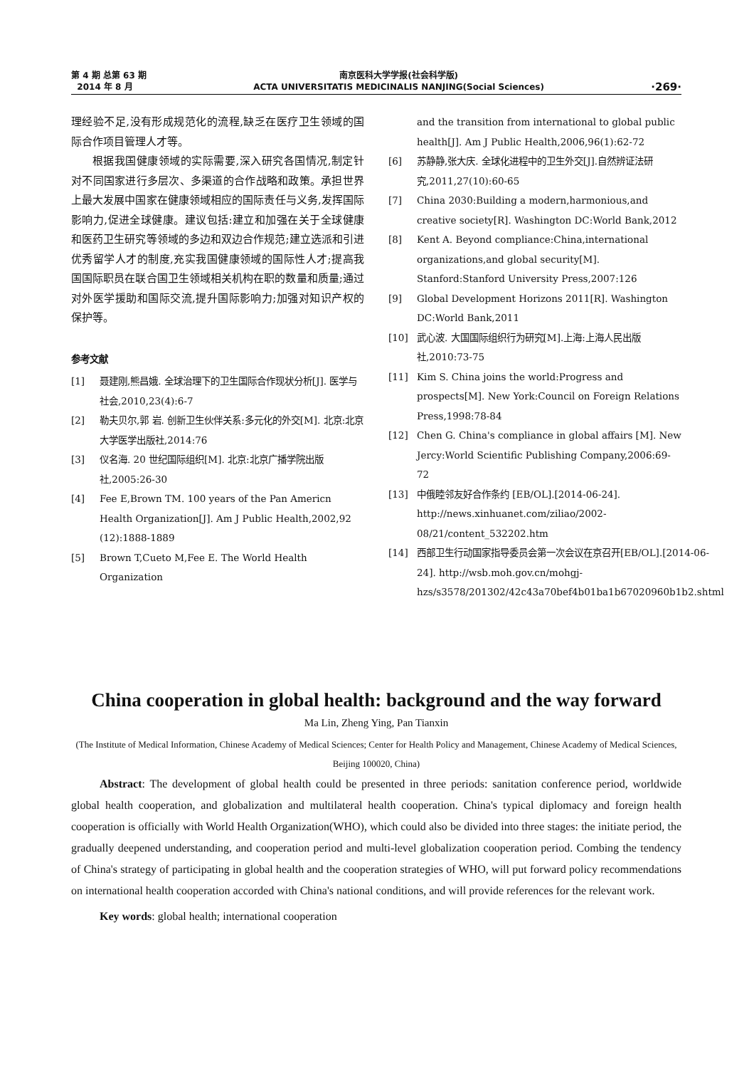第 4 期 总第 63 期
2014 年 8 月
南京医科大学学报(社会科学版)
ACTA UNIVERSITATIS MEDICINALIS NANJING(Social Sciences)
·269·
理经验不足,没有形成规范化的流程,缺乏在医疗卫生领域的国际合作项目管理人才等。
根据我国健康领域的实际需要,深入研究各国情况,制定针对不同国家进行多层次、多渠道的合作战略和政策。承担世界上最大发展中国家在健康领域相应的国际责任与义务,发挥国际影响力,促进全球健康。建议包括:建立和加强在关于全球健康和医药卫生研究等领域的多边和双边合作规范;建立选派和引进优秀留学人才的制度,充实我国健康领域的国际性人才;提高我国国际职员在联合国卫生领域相关机构在职的数量和质量;通过对外医学援助和国际交流,提升国际影响力;加强对知识产权的保护等。
参考文献
[1] 聂建刚,熊昌娥. 全球治理下的卫生国际合作现状分析[J]. 医学与社会,2010,23(4):6-7
[2] 勒夫贝尔,郭 岩. 创新卫生伙伴关系:多元化的外交[M]. 北京:北京大学医学出版社,2014:76
[3] 仪名海. 20 世纪国际组织[M]. 北京:北京广播学院出版社,2005:26-30
[4] Fee E,Brown TM. 100 years of the Pan Americn Health Organization[J]. Am J Public Health,2002,92 (12):1888-1889
[5] Brown T,Cueto M,Fee E. The World Health Organization
and the transition from international to global public health[J]. Am J Public Health,2006,96(1):62-72
[6] 苏静静,张大庆. 全球化进程中的卫生外交[J].自然辨证法研究,2011,27(10):60-65
[7] China 2030:Building a modern,harmonious,and creative society[R]. Washington DC:World Bank,2012
[8] Kent A. Beyond compliance:China,international organizations,and global security[M]. Stanford:Stanford University Press,2007:126
[9] Global Development Horizons 2011[R]. Washington DC:World Bank,2011
[10] 武心波. 大国国际组织行为研究[M].上海:上海人民出版社,2010:73-75
[11] Kim S. China joins the world:Progress and prospects[M]. New York:Council on Foreign Relations Press,1998:78-84
[12] Chen G. China's compliance in global affairs [M]. New Jercy:World Scientific Publishing Company,2006:69-72
[13] 中俄睦邻友好合作条约 [EB/OL].[2014-06-24]. http://news.xinhuanet.com/ziliao/2002-08/21/content_532202.htm
[14] 西部卫生行动国家指导委员会第一次会议在京召开[EB/OL].[2014-06-24]. http://wsb.moh.gov.cn/mohgj-hzs/s3578/201302/42c43a70bef4b01ba1b67020960b1b2.shtml
China cooperation in global health: background and the way forward
Ma Lin, Zheng Ying, Pan Tianxin
(The Institute of Medical Information, Chinese Academy of Medical Sciences; Center for Health Policy and Management, Chinese Academy of Medical Sciences, Beijing 100020, China)
Abstract: The development of global health could be presented in three periods: sanitation conference period, worldwide global health cooperation, and globalization and multilateral health cooperation. China's typical diplomacy and foreign health cooperation is officially with World Health Organization(WHO), which could also be divided into three stages: the initiate period, the gradually deepened understanding, and cooperation period and multi-level globalization cooperation period. Combing the tendency of China's strategy of participating in global health and the cooperation strategies of WHO, will put forward policy recommendations on international health cooperation accorded with China's national conditions, and will provide references for the relevant work.
Key words: global health; international cooperation